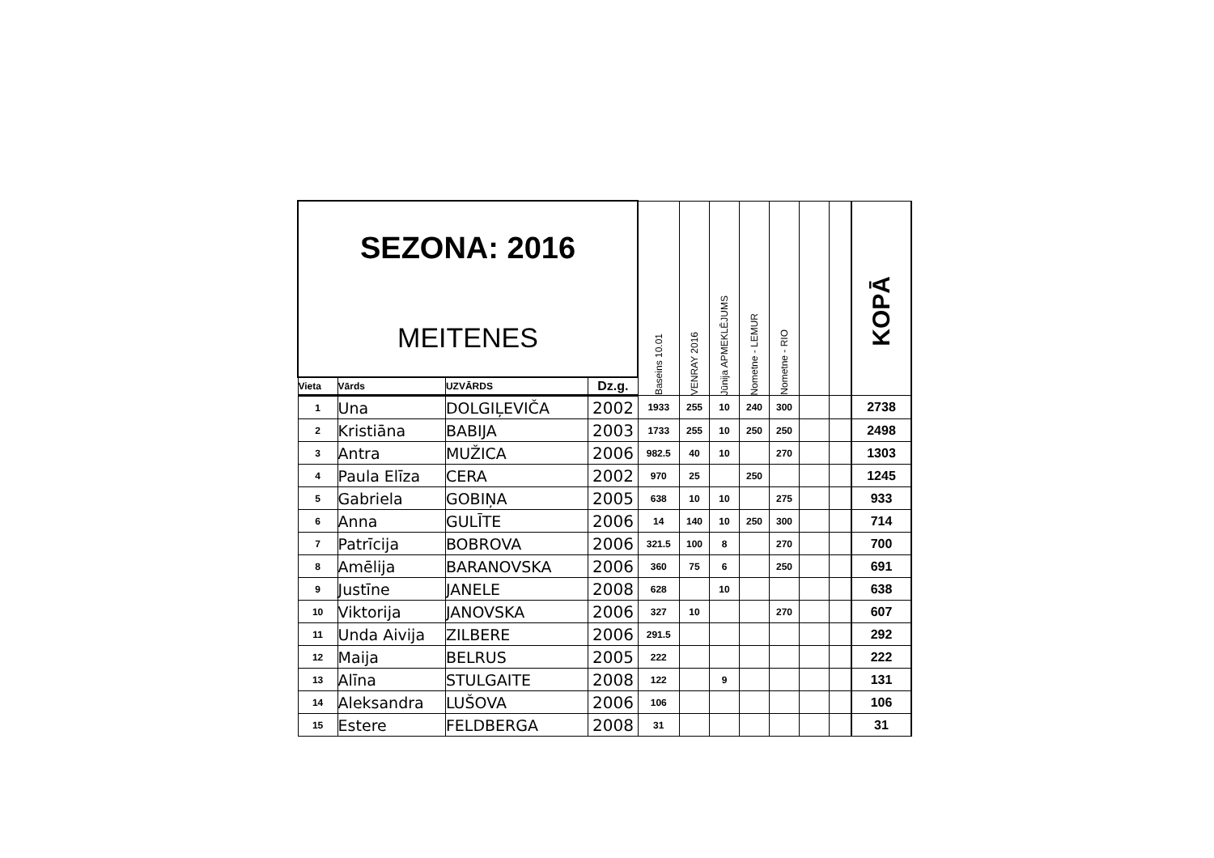| SEZONA: 2016 MEITENES | | | | Baseins 10.01 | VENRAY 2016 | Jūnija APMEKLĒJUMS | Nometne - LEMUR | Nometne - RIO | | | KOPĀ |
| Vieta | Vārds | UZVĀRDS | Dz.g. | | | | | | | | |
| 1 | Una | DOLGIĻEVIČA | 2002 | 1933 | 255 | 10 | 240 | 300 | | | 2738 |
| 2 | Kristiāna | BABIJA | 2003 | 1733 | 255 | 10 | 250 | 250 | | | 2498 |
| 3 | Antra | MUŽICA | 2006 | 982.5 | 40 | 10 | | 270 | | | 1303 |
| 4 | Paula Elīza | CERA | 2002 | 970 | 25 | | 250 | | | | 1245 |
| 5 | Gabriela | GOBIŅA | 2005 | 638 | 10 | 10 | | 275 | | | 933 |
| 6 | Anna | GULĪTE | 2006 | 14 | 140 | 10 | 250 | 300 | | | 714 |
| 7 | Patrīcija | BOBROVA | 2006 | 321.5 | 100 | 8 | | 270 | | | 700 |
| 8 | Amēlija | BARANOVSKA | 2006 | 360 | 75 | 6 | | 250 | | | 691 |
| 9 | Justīne | JANELE | 2008 | 628 | | 10 | | | | | 638 |
| 10 | Viktorija | JANOVSKA | 2006 | 327 | 10 | | | 270 | | | 607 |
| 11 | Unda Aivija | ZILBERE | 2006 | 291.5 | | | | | | | 292 |
| 12 | Maija | BELRUS | 2005 | 222 | | | | | | | 222 |
| 13 | Alīna | STULGAITE | 2008 | 122 | | 9 | | | | | 131 |
| 14 | Aleksandra | LUŠOVA | 2006 | 106 | | | | | | | 106 |
| 15 | Estere | FELDBERGA | 2008 | 31 | | | | | | | 31 |